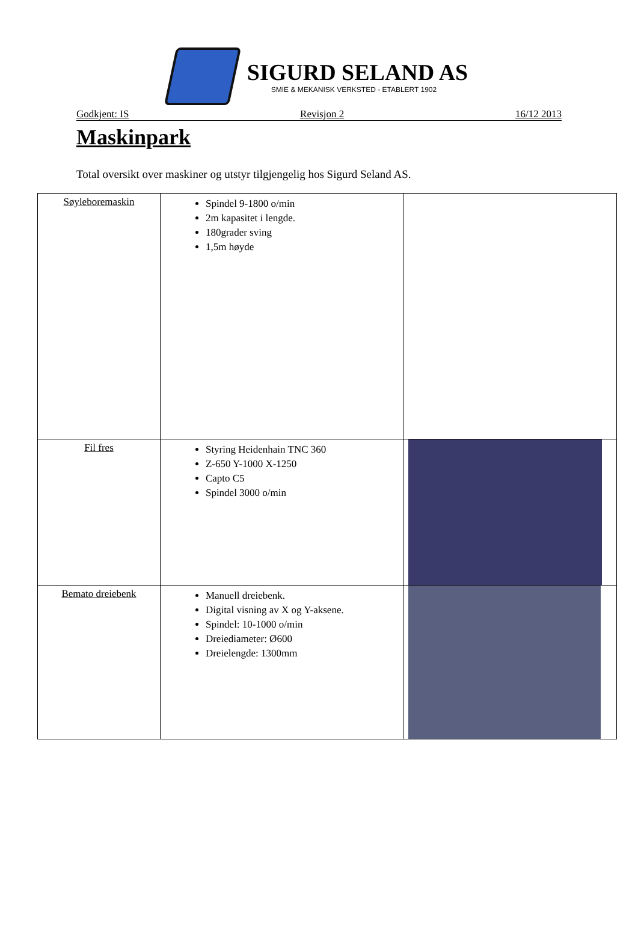SIGURD SELAND AS
SMIE & MEKANISK VERKSTED - ETABLERT 1902
Godkjent: IS Revisjon 2 16/12 2013
Maskinpark
Total oversikt over maskiner og utstyr tilgjengelig hos Sigurd Seland AS.
| Søyleboremaskin | Spindel 9-1800 o/min 2m kapasitet i lengde. 180grader sving 1,5m høyde | |
| Fil fres | Styring Heidenhain TNC 360 Z-650 Y-1000 X-1250 Capto C5 Spindel 3000 o/min | |
| Bemato dreiebenk | Manuell dreiebenk. Digital visning av X og Y-aksene. Spindel: 10-1000 o/min Dreiediameter: Ø600 Dreielengde: 1300mm | |